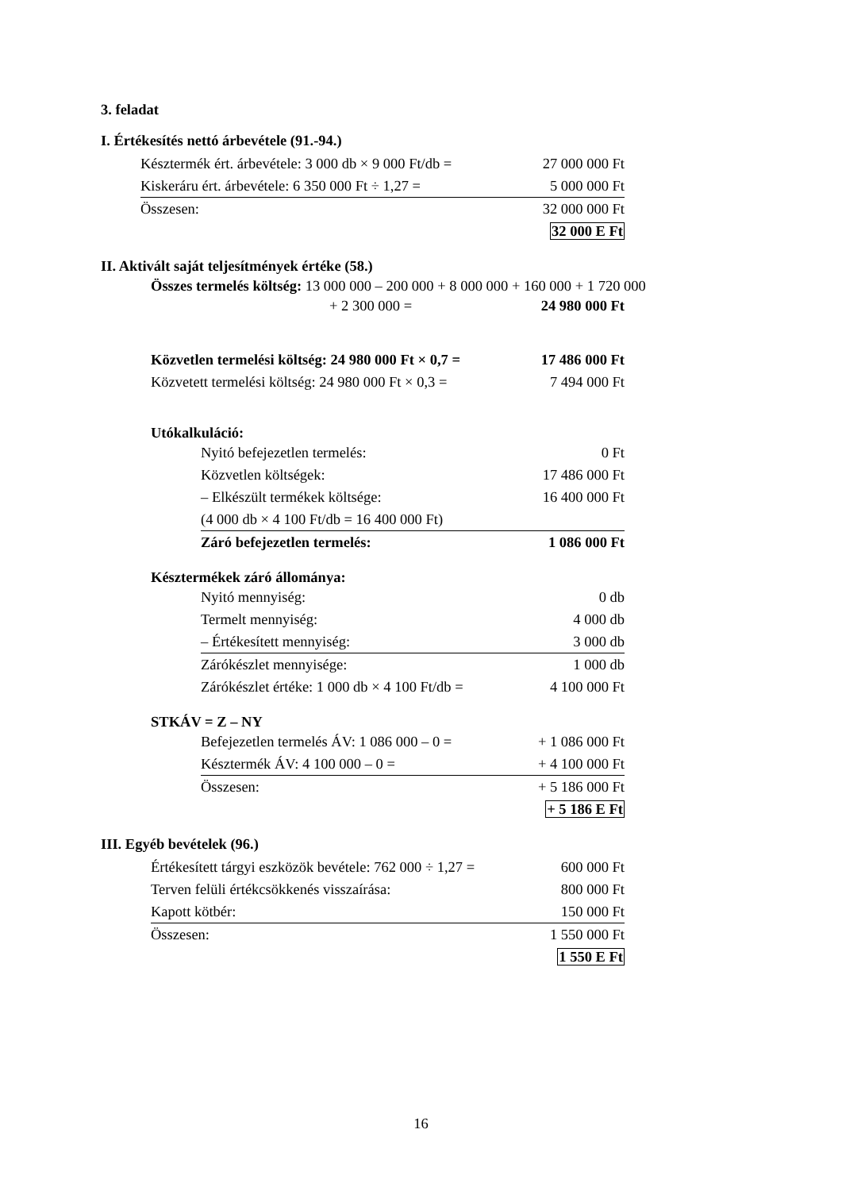3. feladat
I. Értékesítés nettó árbevétele (91.-94.)
| Késztermék ért. árbevétele: 3 000 db × 9 000 Ft/db = | 27 000 000 Ft |
| Kiskeráru ért. árbevétele: 6 350 000 Ft ÷ 1,27 = | 5 000 000 Ft |
| Összesen: | 32 000 000 Ft |
| | 32 000 E Ft |
II. Aktivált saját teljesítmények értéke (58.)
Összes termelés költség: 13 000 000 – 200 000 + 8 000 000 + 160 000 + 1 720 000
| + 2 300 000 = | 24 980 000 Ft |
| Közvetlen termelési költség: 24 980 000 Ft × 0,7 = | 17 486 000 Ft |
| Közvetett termelési költség: 24 980 000 Ft × 0,3 = | 7 494 000 Ft |
Utókalkuláció:
| Nyitó befejezetlen termelés: | 0 Ft |
| Közvetlen költségek: | 17 486 000 Ft |
| – Elkészült termékek költsége: | 16 400 000 Ft |
| (4 000 db × 4 100 Ft/db = 16 400 000 Ft) | |
| Záró befejezetlen termelés: | 1 086 000 Ft |
Késztermékek záró állománya:
| Nyitó mennyiség: | 0 db |
| Termelt mennyiség: | 4 000 db |
| – Értékesített mennyiség: | 3 000 db |
| Zárókészlet mennyisége: | 1 000 db |
| Zárókészlet értéke: 1 000 db × 4 100 Ft/db = | 4 100 000 Ft |
STKÁV = Z – NY
| Befejezetlen termelés ÁV: 1 086 000 – 0 = | + 1 086 000 Ft |
| Késztermék ÁV: 4 100 000 – 0 = | + 4 100 000 Ft |
| Összesen: | + 5 186 000 Ft |
| | + 5 186 E Ft |
III. Egyéb bevételek (96.)
| Értékesített tárgyi eszközök bevétele: 762 000 ÷ 1,27 = | 600 000 Ft |
| Terven felüli értékcsökkenés visszaírása: | 800 000 Ft |
| Kapott kötbér: | 150 000 Ft |
| Összesen: | 1 550 000 Ft |
| | 1 550 E Ft |
16